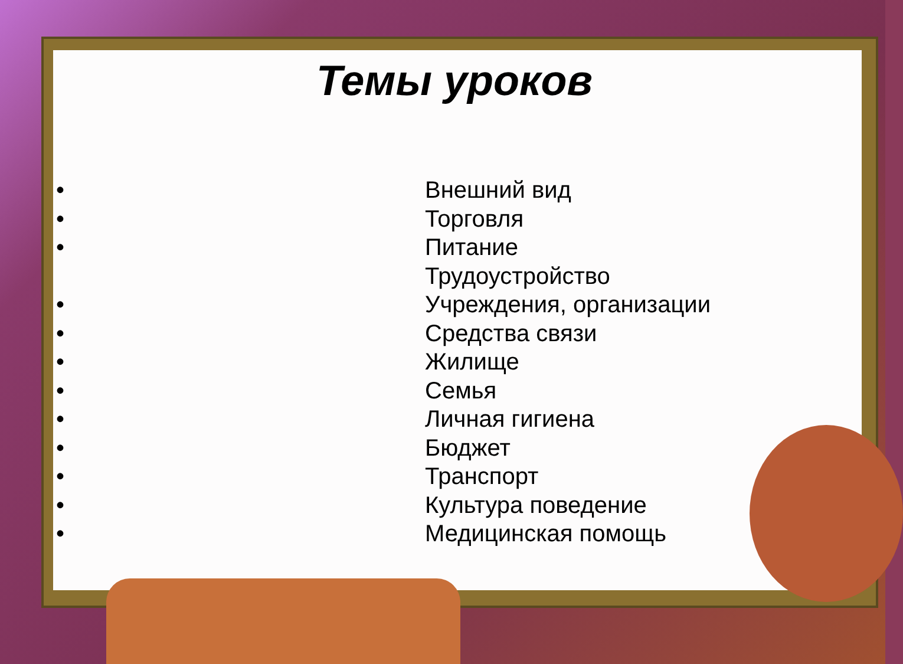Темы уроков
• Внешний вид
• Торговля
• Питание
Трудоустройство
• Учреждения, организации
• Средства связи
• Жилище
• Семья
• Личная гигиена
• Бюджет
• Транспорт
• Культура поведение
• Медицинская помощь